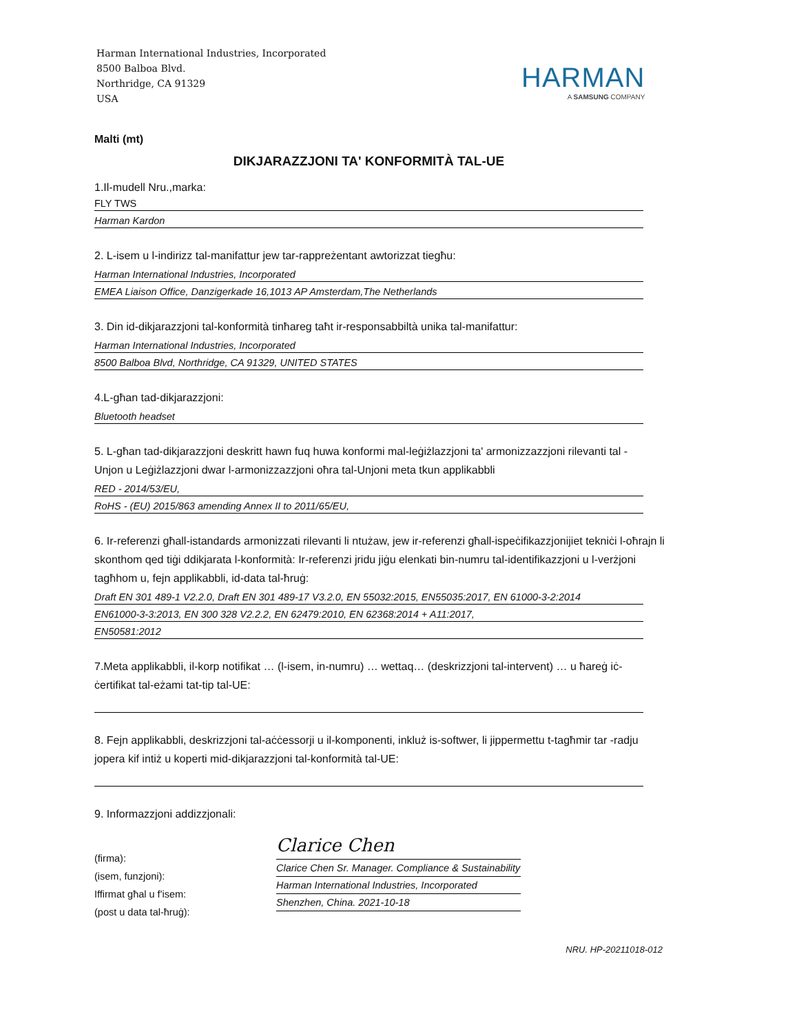Harman International Industries, Incorporated
8500 Balboa Blvd.
Northridge, CA 91329
USA
HARMAN
A SAMSUNG COMPANY
Malti (mt)
DIKJARAZZJONI TA' KONFORMITÀ TAL-UE
1.Il-mudell Nru.,marka:
FLY TWS
Harman Kardon
2. L-isem u l-indirizz tal-manifattur jew tar-rappreżentant awtorizzat tiegħu:
Harman International Industries, Incorporated
EMEA Liaison Office, Danzigerkade 16,1013 AP Amsterdam,The Netherlands
3. Din id-dikjarazzjoni tal-konformità tinħareg taħt ir-responsabbiltà unika tal-manifattur:
Harman International Industries, Incorporated
8500 Balboa Blvd, Northridge, CA 91329, UNITED STATES
4.L-għan tad-dikjarazzjoni:
Bluetooth headset
5. L-għan tad-dikjarazzjoni deskritt hawn fuq huwa konformi mal-leġiżlazzjoni ta' armonizzazzjoni rilevanti tal -Unjon u Leġiżlazzjoni dwar l-armonizzazzjoni oħra tal-Unjoni meta tkun applikabbli
RED - 2014/53/EU,
RoHS - (EU) 2015/863 amending Annex II to 2011/65/EU,
6. Ir-referenzi għall-istandards armonizzati rilevanti li ntużaw, jew ir-referenzi għall-ispeċifikazzjonijiet tekniċi l-oħrajn li skonthom qed tiġi ddikjarata l-konformità: Ir-referenzi jridu jiġu elenkati bin-numru tal-identifikazzjoni u l-verżjoni tagħhom u, fejn applikabbli, id-data tal-ħruġ:
Draft EN 301 489-1 V2.2.0, Draft EN 301 489-17 V3.2.0, EN 55032:2015, EN55035:2017, EN 61000-3-2:2014
EN61000-3-3:2013, EN 300 328 V2.2.2, EN 62479:2010, EN 62368:2014 + A11:2017,
EN50581:2012
7.Meta applikabbli, il-korp notifikat … (l-isem, in-numru) … wettaq… (deskrizzjoni tal-intervent) … u ħareġ iċ-ċertifikat tal-eżami tat-tip tal-UE:
8. Fejn applikabbli, deskrizzjoni tal-aċċessorji u il-komponenti, inkluż is-softwer, li jippermettu t-tagħmir tar -radju jopera kif intiż u koperti mid-dikjarazzjoni tal-konformità tal-UE:
9. Informazzjoni addizzjonali:
(firma):
(isem, funzjoni):
Iffirmat għal u f'isem:
(post u data tal-ħruġ):
Clarice Chen
Clarice Chen Sr. Manager. Compliance & Sustainability
Harman International Industries, Incorporated
Shenzhen, China. 2021-10-18
NRU. HP-20211018-012